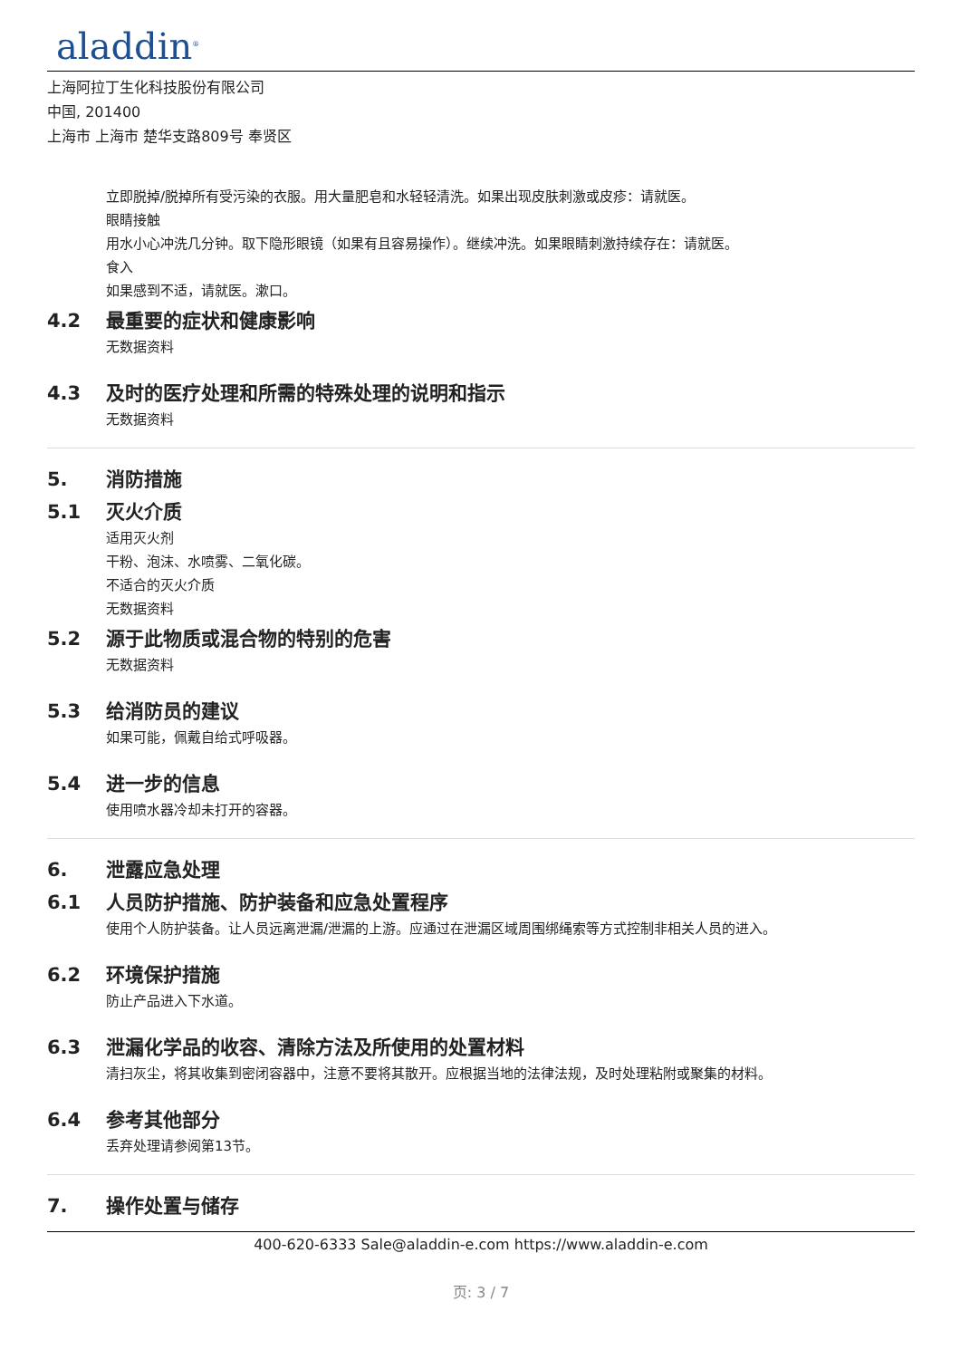aladdin<sup>®</sup>
上海阿拉丁生化科技股份有限公司
中国, 201400
上海市 上海市 楚华支路809号 奉贤区
立即脱掉/脱掉所有受污染的衣服。用大量肥皂和水轻轻清洗。如果出现皮肤刺激或皮疹：请就医。
眼睛接触
用水小心冲洗几分钟。取下隐形眼镜（如果有且容易操作）。继续冲洗。如果眼睛刺激持续存在：请就医。
食入
如果感到不适，请就医。漱口。
4.2 最重要的症状和健康影响
无数据资料
4.3 及时的医疗处理和所需的特殊处理的说明和指示
无数据资料
5. 消防措施
5.1 灭火介质
适用灭火剂
干粉、泡沫、水喷雾、二氧化碳。
不适合的灭火介质
无数据资料
5.2 源于此物质或混合物的特别的危害
无数据资料
5.3 给消防员的建议
如果可能，佩戴自给式呼吸器。
5.4 进一步的信息
使用喷水器冷却未打开的容器。
6. 泄露应急处理
6.1 人员防护措施、防护装备和应急处置程序
使用个人防护装备。让人员远离泄漏/泄漏的上游。应通过在泄漏区域周围绑绳索等方式控制非相关人员的进入。
6.2 环境保护措施
防止产品进入下水道。
6.3 泄漏化学品的收容、清除方法及所使用的处置材料
清扫灰尘，将其收集到密闭容器中，注意不要将其散开。应根据当地的法律法规，及时处理粘附或聚集的材料。
6.4 参考其他部分
丢弃处理请参阅第13节。
7. 操作处置与储存
400-620-6333 Sale@aladdin-e.com https://www.aladdin-e.com
页: 3 / 7